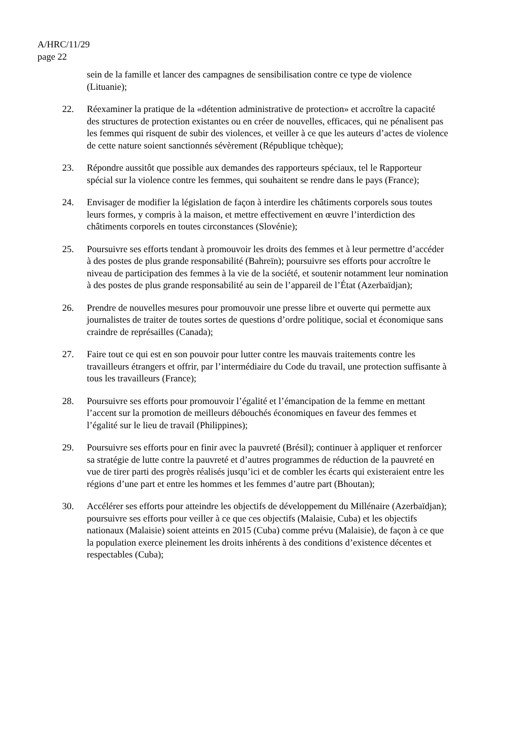A/HRC/11/29
page 22
sein de la famille et lancer des campagnes de sensibilisation contre ce type de violence (Lituanie);
22. Réexaminer la pratique de la «détention administrative de protection» et accroître la capacité des structures de protection existantes ou en créer de nouvelles, efficaces, qui ne pénalisent pas les femmes qui risquent de subir des violences, et veiller à ce que les auteurs d’actes de violence de cette nature soient sanctionnés sévèrement (République tchèque);
23. Répondre aussitôt que possible aux demandes des rapporteurs spéciaux, tel le Rapporteur spécial sur la violence contre les femmes, qui souhaitent se rendre dans le pays (France);
24. Envisager de modifier la législation de façon à interdire les châtiments corporels sous toutes leurs formes, y compris à la maison, et mettre effectivement en œuvre l’interdiction des châtiments corporels en toutes circonstances (Slovénie);
25. Poursuivre ses efforts tendant à promouvoir les droits des femmes et à leur permettre d’accéder à des postes de plus grande responsabilité (Bahreïn); poursuivre ses efforts pour accroître le niveau de participation des femmes à la vie de la société, et soutenir notamment leur nomination à des postes de plus grande responsabilité au sein de l’appareil de l’État (Azerbaïdjan);
26. Prendre de nouvelles mesures pour promouvoir une presse libre et ouverte qui permette aux journalistes de traiter de toutes sortes de questions d’ordre politique, social et économique sans craindre de représailles (Canada);
27. Faire tout ce qui est en son pouvoir pour lutter contre les mauvais traitements contre les travailleurs étrangers et offrir, par l’intermédiaire du Code du travail, une protection suffisante à tous les travailleurs (France);
28. Poursuivre ses efforts pour promouvoir l’égalité et l’émancipation de la femme en mettant l’accent sur la promotion de meilleurs débouchés économiques en faveur des femmes et l’égalité sur le lieu de travail (Philippines);
29. Poursuivre ses efforts pour en finir avec la pauvreté (Brésil); continuer à appliquer et renforcer sa stratégie de lutte contre la pauvreté et d’autres programmes de réduction de la pauvreté en vue de tirer parti des progrès réalisés jusqu’ici et de combler les écarts qui existeraient entre les régions d’une part et entre les hommes et les femmes d’autre part (Bhoutan);
30. Accélérer ses efforts pour atteindre les objectifs de développement du Millénaire (Azerbaïdjan); poursuivre ses efforts pour veiller à ce que ces objectifs (Malaisie, Cuba) et les objectifs nationaux (Malaisie) soient atteints en 2015 (Cuba) comme prévu (Malaisie), de façon à ce que la population exerce pleinement les droits inhérents à des conditions d’existence décentes et respectables (Cuba);